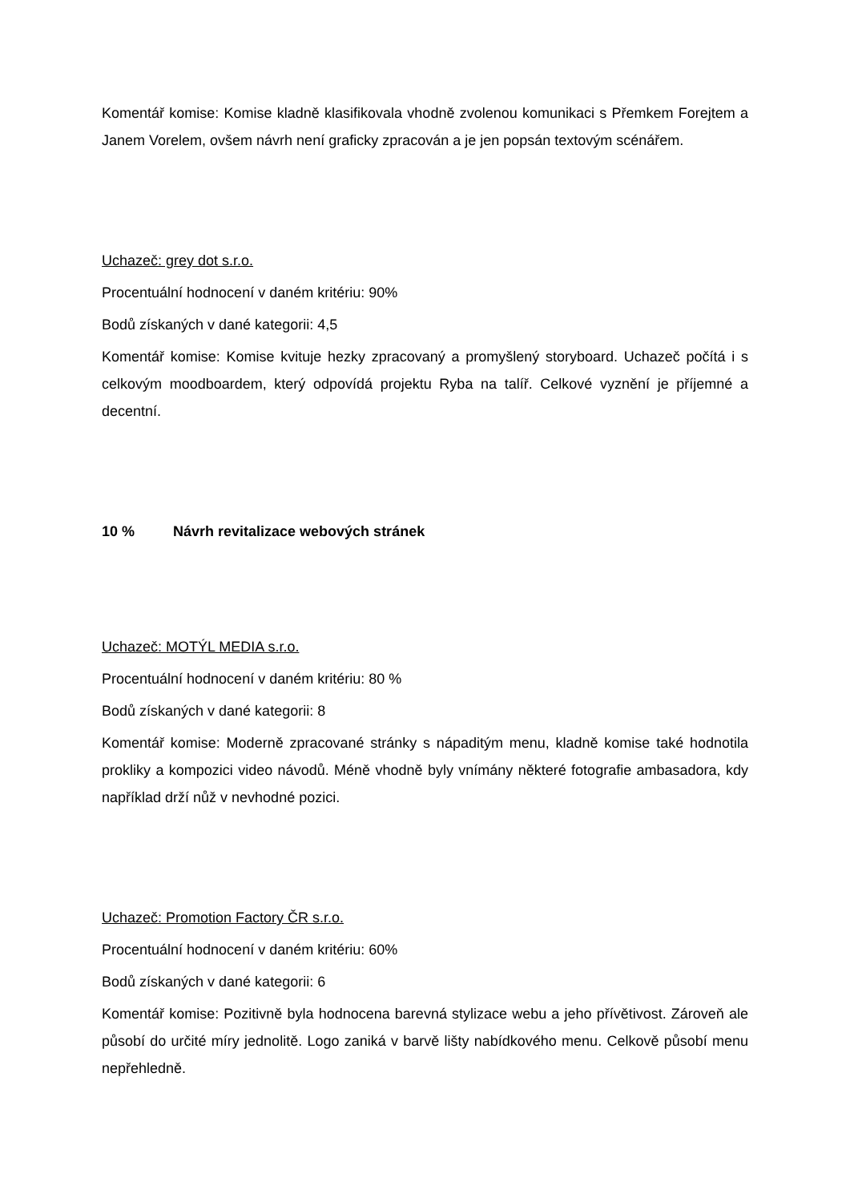Komentář komise: Komise kladně klasifikovala vhodně zvolenou komunikaci s Přemkem Forejtem a Janem Vorelem, ovšem návrh není graficky zpracován a je jen popsán textovým scénářem.
Uchazeč: grey dot s.r.o.
Procentuální hodnocení v daném kritériu: 90%
Bodů získaných v dané kategorii: 4,5
Komentář komise: Komise kvituje hezky zpracovaný a promyšlený storyboard. Uchazeč počítá i s celkovým moodboardem, který odpovídá projektu Ryba na talíř. Celkové vyznění je příjemné a decentní.
10 % Návrh revitalizace webových stránek
Uchazeč: MOTÝL MEDIA s.r.o.
Procentuální hodnocení v daném kritériu: 80 %
Bodů získaných v dané kategorii: 8
Komentář komise: Moderně zpracované stránky s nápaditým menu, kladně komise také hodnotila prokliky a kompozici video návodů. Méně vhodně byly vnímány některé fotografie ambasadora, kdy například drží nůž v nevhodné pozici.
Uchazeč: Promotion Factory ČR s.r.o.
Procentuální hodnocení v daném kritériu: 60%
Bodů získaných v dané kategorii: 6
Komentář komise: Pozitivně byla hodnocena barevná stylizace webu a jeho přívětivost. Zároveň ale působí do určité míry jednolitě. Logo zaniká v barvě lišty nabídkového menu. Celkově působí menu nepřehledně.